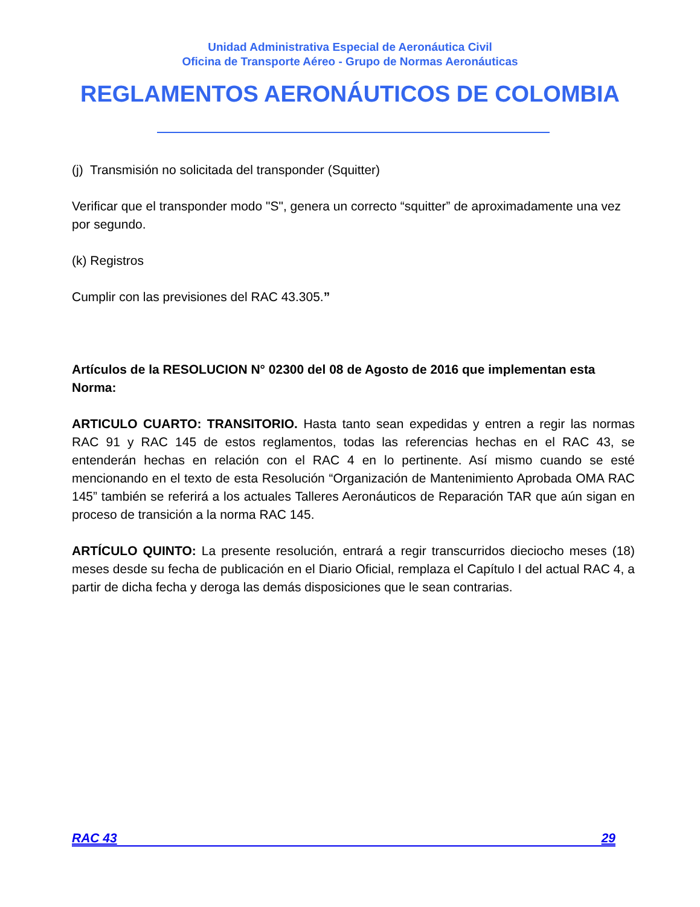Unidad Administrativa Especial de Aeronáutica Civil
Oficina de Transporte Aéreo - Grupo de Normas Aeronáuticas
REGLAMENTOS AERONÁUTICOS DE COLOMBIA
(j) Transmisión no solicitada del transponder (Squitter)
Verificar que el transponder modo "S", genera un correcto “squitter” de aproximadamente una vez por segundo.
(k) Registros
Cumplir con las previsiones del RAC 43.305.”
Artículos de la RESOLUCION N° 02300 del 08 de Agosto de 2016 que implementan esta Norma:
ARTICULO CUARTO: TRANSITORIO. Hasta tanto sean expedidas y entren a regir las normas RAC 91 y RAC 145 de estos reglamentos, todas las referencias hechas en el RAC 43, se entenderán hechas en relación con el RAC 4 en lo pertinente. Así mismo cuando se esté mencionando en el texto de esta Resolución “Organización de Mantenimiento Aprobada OMA RAC 145” también se referirá a los actuales Talleres Aeronáuticos de Reparación TAR que aún sigan en proceso de transición a la norma RAC 145.
ARTÍCULO QUINTO: La presente resolución, entrará a regir transcurridos dieciocho meses (18) meses desde su fecha de publicación en el Diario Oficial, remplaza el Capítulo I del actual RAC 4, a partir de dicha fecha y deroga las demás disposiciones que le sean contrarias.
RAC 43 29